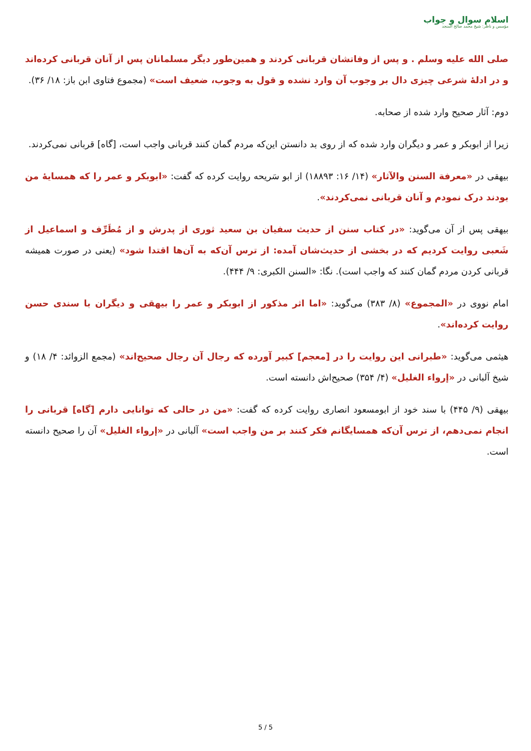اسلام سوال و جواب
مؤسس و ناظر: شیخ محمد صالح المنجد
صلی الله علیه وسلم . و پس از وفاتشان قربانی کردند و همین‌طور دیگر مسلمانان پس از آنان قربانی کرده‌اند و در ادلۀ شرعی چیزی دال بر وجوب آن وارد نشده و قول به وجوب، ضعیف است» (مجموع فتاوی ابن باز: ۱۸/ ۳۶).
دوم: آثار صحیح وارد شده از صحابه.
زیرا از ابوبکر و عمر و دیگران وارد شده که از روی بد دانستن این‌که مردم گمان کنند قربانی واجب است، [گاه] قربانی نمی‌کردند.
بیهقی در «معرفة السنن والآثار» (۱۴/ ۱۶: ۱۸۸۹۳) از ابو سَریحه روایت کرده که گفت: «ابوبکر و عمر را که همسایۀ من بودند درک نمودم و آنان قربانی نمی‌کردند».
بیهقی پس از آن می‌گوید: «در کتاب سنن از حدیث سفیان بن سعید ثوری از پدرش و از مُطَرِّف و اسماعیل از شَعبی روایت کردیم که در بخشی از حدیث‌شان آمده: از ترس آن‌که به آن‌ها اقتدا شود» (یعنی در صورت همیشه قربانی کردن مردم گمان کنند که واجب است). نگا: «السنن الکبری: ۹/ ۴۴۴).
امام نووی در «المجموع» (۸/ ۳۸۳) می‌گوید: «اما اثر مذکور از ابوبکر و عمر را بیهقی و دیگران با سندی حسن روایت کرده‌اند».
هیثمی می‌گوید: «طبرانی این روایت را در [معجم] کبیر آورده که رجال آن رجال صحیح‌اند» (مجمع الزوائد: ۴/ ۱۸) و شیخ آلبانی در «إرواء الغلیل» (۴/ ۳۵۴) صحیح‌اش دانسته است.
بیهقی (۹/ ۴۴۵) با سند خود از ابومسعود انصاری روایت کرده که گفت: «من در حالی که توانایی دارم [گاه] قربانی را انجام نمی‌دهم، از ترس آن‌که همسایگانم فکر کنند بر من واجب است» آلبانی در «إرواء الغلیل» آن را صحیح دانسته است.
5 / 5